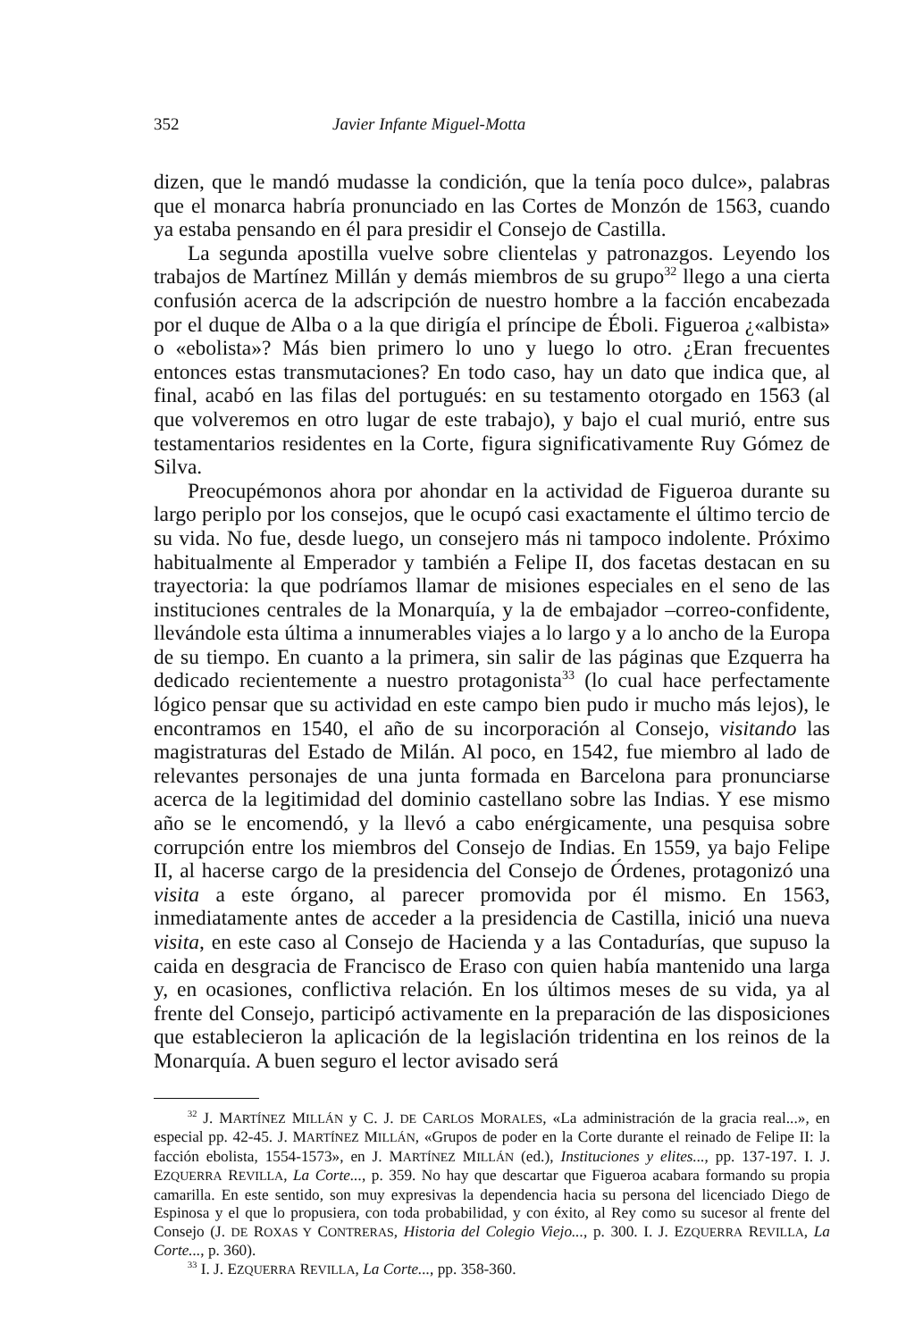352 Javier Infante Miguel-Motta
dizen, que le mandó mudasse la condición, que la tenía poco dulce», palabras que el monarca habría pronunciado en las Cortes de Monzón de 1563, cuando ya estaba pensando en él para presidir el Consejo de Castilla.
La segunda apostilla vuelve sobre clientelas y patronazgos. Leyendo los trabajos de Martínez Millán y demás miembros de su grupo<sup>32</sup> llego a una cierta confusión acerca de la adscripción de nuestro hombre a la facción encabezada por el duque de Alba o a la que dirigía el príncipe de Éboli. Figueroa ¿«albista» o «ebolista»? Más bien primero lo uno y luego lo otro. ¿Eran frecuentes entonces estas transmutaciones? En todo caso, hay un dato que indica que, al final, acabó en las filas del portugués: en su testamento otorgado en 1563 (al que volveremos en otro lugar de este trabajo), y bajo el cual murió, entre sus testamentarios residentes en la Corte, figura significativamente Ruy Gómez de Silva.
Preocupémonos ahora por ahondar en la actividad de Figueroa durante su largo periplo por los consejos, que le ocupó casi exactamente el último tercio de su vida. No fue, desde luego, un consejero más ni tampoco indolente. Próximo habitualmente al Emperador y también a Felipe II, dos facetas destacan en su trayectoria: la que podríamos llamar de misiones especiales en el seno de las instituciones centrales de la Monarquía, y la de embajador –correo-confidente, llevándole esta última a innumerables viajes a lo largo y a lo ancho de la Europa de su tiempo. En cuanto a la primera, sin salir de las páginas que Ezquerra ha dedicado recientemente a nuestro protagonista<sup>33</sup> (lo cual hace perfectamente lógico pensar que su actividad en este campo bien pudo ir mucho más lejos), le encontramos en 1540, el año de su incorporación al Consejo, visitando las magistraturas del Estado de Milán. Al poco, en 1542, fue miembro al lado de relevantes personajes de una junta formada en Barcelona para pronunciarse acerca de la legitimidad del dominio castellano sobre las Indias. Y ese mismo año se le encomendó, y la llevó a cabo enérgicamente, una pesquisa sobre corrupción entre los miembros del Consejo de Indias. En 1559, ya bajo Felipe II, al hacerse cargo de la presidencia del Consejo de Órdenes, protagonizó una visita a este órgano, al parecer promovida por él mismo. En 1563, inmediatamente antes de acceder a la presidencia de Castilla, inició una nueva visita, en este caso al Consejo de Hacienda y a las Contadurías, que supuso la caida en desgracia de Francisco de Eraso con quien había mantenido una larga y, en ocasiones, conflictiva relación. En los últimos meses de su vida, ya al frente del Consejo, participó activamente en la preparación de las disposiciones que establecieron la aplicación de la legislación tridentina en los reinos de la Monarquía. A buen seguro el lector avisado será
<sup>32</sup> J. MARTÍNEZ MILLÁN y C. J. DE CARLOS MORALES, «La administración de la gracia real...», en especial pp. 42-45. J. MARTÍNEZ MILLÁN, «Grupos de poder en la Corte durante el reinado de Felipe II: la facción ebolista, 1554-1573», en J. MARTÍNEZ MILLÁN (ed.), Instituciones y elites..., pp. 137-197. I. J. EZQUERRA REVILLA, La Corte..., p. 359. No hay que descartar que Figueroa acabara formando su propia camarilla. En este sentido, son muy expresivas la dependencia hacia su persona del licenciado Diego de Espinosa y el que lo propusiera, con toda probabilidad, y con éxito, al Rey como su sucesor al frente del Consejo (J. DE ROXAS Y CONTRERAS, Historia del Colegio Viejo..., p. 300. I. J. EZQUERRA REVILLA, La Corte..., p. 360).
<sup>33</sup> I. J. EZQUERRA REVILLA, La Corte..., pp. 358-360.